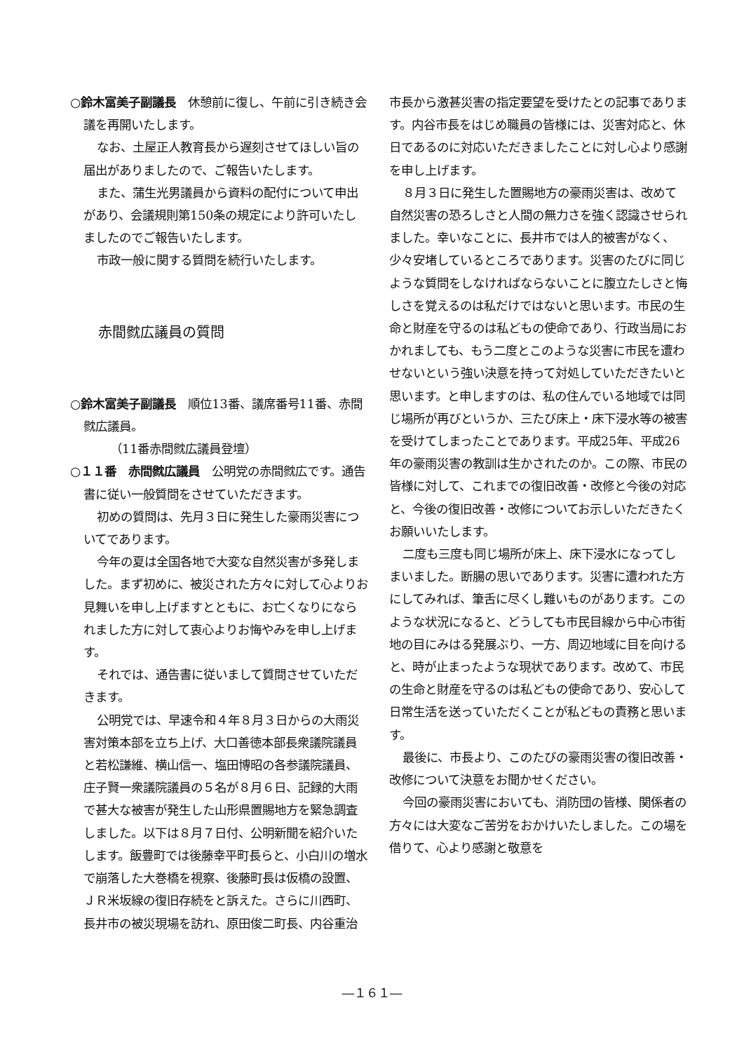○鈴木富美子副議長　休憩前に復し、午前に引き続き会議を再開いたします。
なお、土屋正人教育長から遅刻させてほしい旨の届出がありましたので、ご報告いたします。
また、蒲生光男議員から資料の配付について申出があり、会議規則第150条の規定により許可いたしましたのでご報告いたします。
市政一般に関する質問を続行いたします。
赤間㓄広議員の質問
○鈴木富美子副議長　順位13番、議席番号11番、赤間㓄広議員。
（11番赤間㓄広議員登壇）
○１１番　赤間㓄広議員　公明党の赤間㓄広です。通告書に従い一般質問をさせていただきます。
初めの質問は、先月３日に発生した豪雨災害についてであります。
今年の夏は全国各地で大変な自然災害が多発しました。まず初めに、被災された方々に対して心よりお見舞いを申し上げますとともに、お亡くなりになられました方に対して衷心よりお悔やみを申し上げます。
それでは、通告書に従いまして質問させていただきます。
公明党では、早速令和４年８月３日からの大雨災害対策本部を立ち上げ、大口善徳本部長衆議院議員と若松謙維、横山信一、塩田博昭の各参議院議員、庄子賢一衆議院議員の５名が８月６日、記録的大雨で甚大な被害が発生した山形県置賜地方を緊急調査しました。以下は８月７日付、公明新聞を紹介いたします。飯豊町では後藤幸平町長らと、小白川の増水で崩落した大巻橋を視察、後藤町長は仮橋の設置、ＪＲ米坂線の復旧存続をと訴えた。さらに川西町、長井市の被災現場を訪れ、原田俊二町長、内谷重治
市長から激甚災害の指定要望を受けたとの記事であります。内谷市長をはじめ職員の皆様には、災害対応と、休日であるのに対応いただきましたことに対し心より感謝を申し上げます。
８月３日に発生した置賜地方の豪雨災害は、改めて自然災害の恐ろしさと人間の無力さを強く認識させられました。幸いなことに、長井市では人的被害がなく、少々安堵しているところであります。災害のたびに同じような質問をしなければならないことに腹立たしさと悔しさを覚えるのは私だけではないと思います。市民の生命と財産を守るのは私どもの使命であり、行政当局におかれましても、もう二度とこのような災害に市民を遭わせないという強い決意を持って対処していただきたいと思います。と申しますのは、私の住んでいる地域では同じ場所が再びというか、三たび床上・床下浸水等の被害を受けてしまったことであります。平成25年、平成26年の豪雨災害の教訓は生かされたのか。この際、市民の皆様に対して、これまでの復旧改善・改修と今後の対応と、今後の復旧改善・改修についてお示しいただきたくお願いいたします。
二度も三度も同じ場所が床上、床下浸水になってしまいました。断腸の思いであります。災害に遭われた方にしてみれば、筆舌に尽くし難いものがあります。このような状況になると、どうしても市民目線から中心市街地の目にみはる発展ぶり、一方、周辺地域に目を向けると、時が止まったような現状であります。改めて、市民の生命と財産を守るのは私どもの使命であり、安心して日常生活を送っていただくことが私どもの責務と思います。
最後に、市長より、このたびの豪雨災害の復旧改善・改修について決意をお聞かせください。
今回の豪雨災害においても、消防団の皆様、関係者の方々には大変なご苦労をおかけいたしました。この場を借りて、心より感謝と敬意を
―１６１―